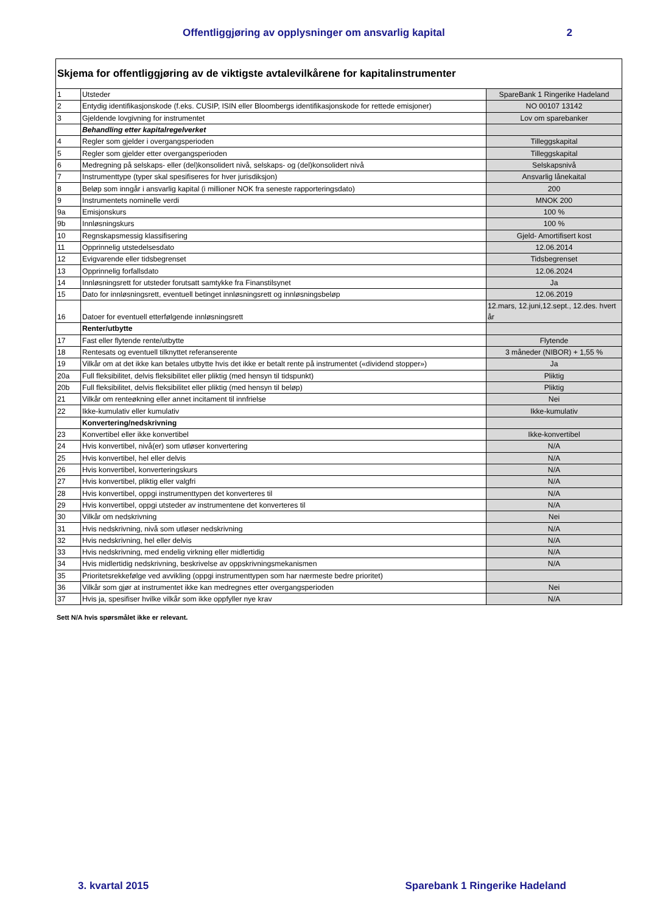Offentliggjøring av opplysninger om ansvarlig kapital 2
| Skjema for offentliggjøring av de viktigste avtalevilkårene for kapitalinstrumenter | | |
| 1 | Utsteder | SpareBank 1 Ringerike Hadeland |
| 2 | Entydig identifikasjonskode (f.eks. CUSIP, ISIN eller Bloombergs identifikasjonskode for rettede emisjoner) | NO 00107 13142 |
| 3 | Gjeldende lovgivning for instrumentet | Lov om sparebanker |
| | Behandling etter kapitalregelverket | |
| 4 | Regler som gjelder i overgangsperioden | Tilleggskapital |
| 5 | Regler som gjelder etter overgangsperioden | Tilleggskapital |
| 6 | Medregning på selskaps- eller (del)konsolidert nivå, selskaps- og (del)konsolidert nivå | Selskapsnivå |
| 7 | Instrumenttype (typer skal spesifiseres for hver jurisdiksjon) | Ansvarlig lånekaital |
| 8 | Beløp som inngår i ansvarlig kapital (i millioner NOK fra seneste rapporteringsdato) | 200 |
| 9 | Instrumentets nominelle verdi | MNOK 200 |
| 9a | Emisjonskurs | 100 % |
| 9b | Innløsningskurs | 100 % |
| 10 | Regnskapsmessig klassifisering | Gjeld- Amortifisert kost |
| 11 | Opprinnelig utstedelsesdato | 12.06.2014 |
| 12 | Evigvarende eller tidsbegrenset | Tidsbegrenset |
| 13 | Opprinnelig forfallsdato | 12.06.2024 |
| 14 | Innløsningsrett for utsteder forutsatt samtykke fra Finanstilsynet | Ja |
| 15 | Dato for innløsningsrett, eventuell betinget innløsningsrett og innløsningsbeløp | 12.06.2019 |
| 16 | Datoer for eventuell etterfølgende innløsningsrett | 12.mars, 12.juni,12.sept., 12.des. hvert år |
| | Renter/utbytte | |
| 17 | Fast eller flytende rente/utbytte | Flytende |
| 18 | Rentesats og eventuell tilknyttet referanserente | 3 måneder (NIBOR) + 1,55 % |
| 19 | Vilkår om at det ikke kan betales utbytte hvis det ikke er betalt rente på instrumentet («dividend stopper») | Ja |
| 20a | Full fleksibilitet, delvis fleksibilitet eller pliktig (med hensyn til tidspunkt) | Pliktig |
| 20b | Full fleksibilitet, delvis fleksibilitet eller pliktig (med hensyn til beløp) | Pliktig |
| 21 | Vilkår om renteøkning eller annet incitament til innfrielse | Nei |
| 22 | Ikke-kumulativ eller kumulativ | Ikke-kumulativ |
| | Konvertering/nedskrivning | |
| 23 | Konvertibel eller ikke konvertibel | Ikke-konvertibel |
| 24 | Hvis konvertibel, nivå(er) som utløser konvertering | N/A |
| 25 | Hvis konvertibel, hel eller delvis | N/A |
| 26 | Hvis konvertibel, konverteringskurs | N/A |
| 27 | Hvis konvertibel, pliktig eller valgfri | N/A |
| 28 | Hvis konvertibel, oppgi instrumenttypen det konverteres til | N/A |
| 29 | Hvis konvertibel, oppgi utsteder av instrumentene det konverteres til | N/A |
| 30 | Vilkår om nedskrivning | Nei |
| 31 | Hvis nedskrivning, nivå som utløser nedskrivning | N/A |
| 32 | Hvis nedskrivning, hel eller delvis | N/A |
| 33 | Hvis nedskrivning, med endelig virkning eller midlertidig | N/A |
| 34 | Hvis midlertidig nedskrivning, beskrivelse av oppskrivningsmekanismen | N/A |
| 35 | Prioritetsrekkefølge ved avvikling (oppgi instrumenttypen som har nærmeste bedre prioritet) | |
| 36 | Vilkår som gjør at instrumentet ikke kan medregnes etter overgangsperioden | Nei |
| 37 | Hvis ja, spesifiser hvilke vilkår som ikke oppfyller nye krav | N/A |
Sett N/A hvis spørsmålet ikke er relevant.
3. kvartal 2015 Sparebank 1 Ringerike Hadeland